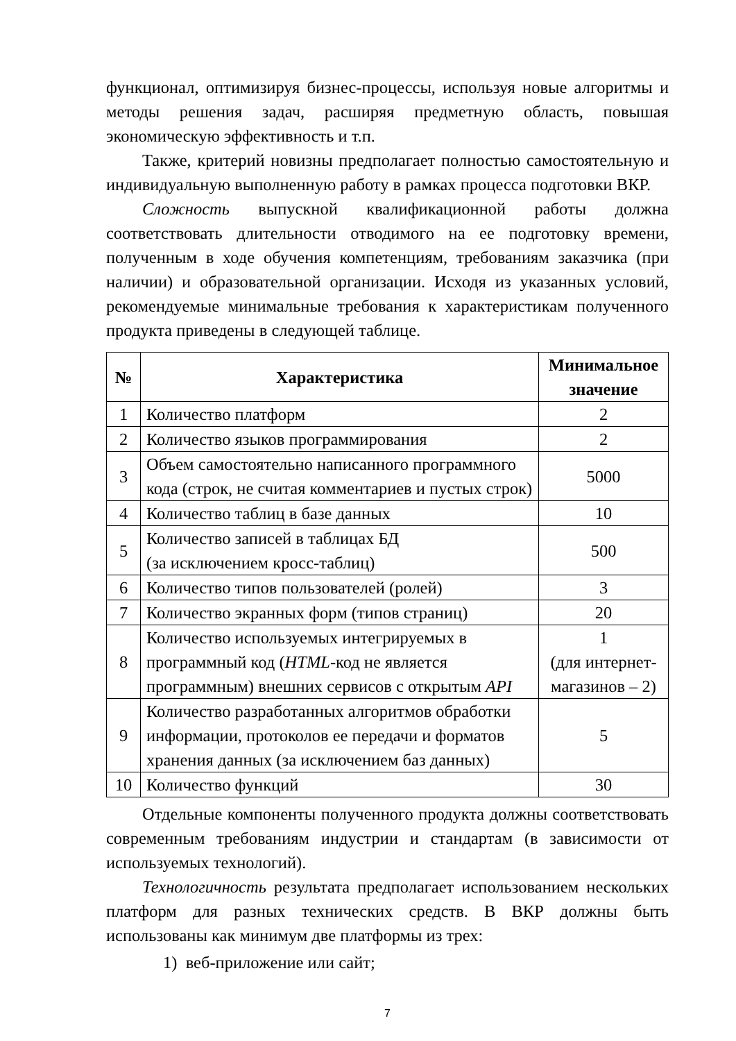функционал, оптимизируя бизнес-процессы, используя новые алгоритмы и методы решения задач, расширяя предметную область, повышая экономическую эффективность и т.п.
Также, критерий новизны предполагает полностью самостоятельную и индивидуальную выполненную работу в рамках процесса подготовки ВКР.
Сложность выпускной квалификационной работы должна соответствовать длительности отводимого на ее подготовку времени, полученным в ходе обучения компетенциям, требованиям заказчика (при наличии) и образовательной организации. Исходя из указанных условий, рекомендуемые минимальные требования к характеристикам полученного продукта приведены в следующей таблице.
| № | Характеристика | Минимальное значение |
| --- | --- | --- |
| 1 | Количество платформ | 2 |
| 2 | Количество языков программирования | 2 |
| 3 | Объем самостоятельно написанного программного кода (строк, не считая комментариев и пустых строк) | 5000 |
| 4 | Количество таблиц в базе данных | 10 |
| 5 | Количество записей в таблицах БД (за исключением кросс-таблиц) | 500 |
| 6 | Количество типов пользователей (ролей) | 3 |
| 7 | Количество экранных форм (типов страниц) | 20 |
| 8 | Количество используемых интегрируемых в программный код ( HTML -код не является программным) внешних сервисов с открытым API | 1 (для интернет-магазинов – 2) |
| 9 | Количество разработанных алгоритмов обработки информации, протоколов ее передачи и форматов хранения данных (за исключением баз данных) | 5 |
| 10 | Количество функций | 30 |
Отдельные компоненты полученного продукта должны соответствовать современным требованиям индустрии и стандартам (в зависимости от используемых технологий).
Технологичность результата предполагает использованием нескольких платформ для разных технических средств. В ВКР должны быть использованы как минимум две платформы из трех:
1) веб-приложение или сайт;
7